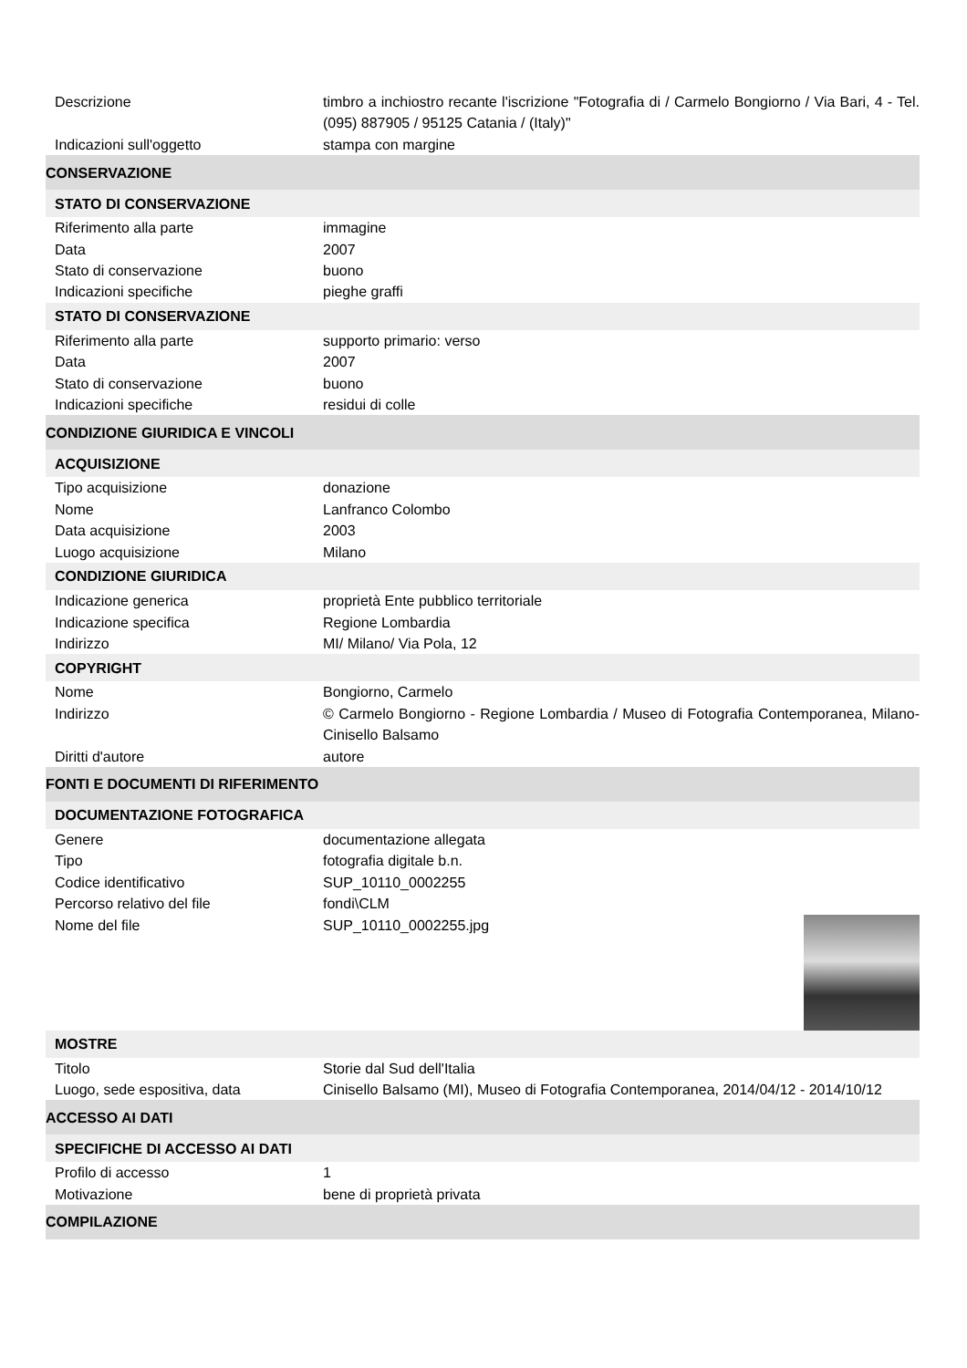| Descrizione | timbro a inchiostro recante l'iscrizione "Fotografia di / Carmelo Bongiorno / Via Bari, 4 - Tel. (095) 887905 / 95125 Catania / (Italy)" |
| Indicazioni sull'oggetto | stampa con margine |
| CONSERVAZIONE | |
| STATO DI CONSERVAZIONE | |
| Riferimento alla parte | immagine |
| Data | 2007 |
| Stato di conservazione | buono |
| Indicazioni specifiche | pieghe graffi |
| STATO DI CONSERVAZIONE | |
| Riferimento alla parte | supporto primario: verso |
| Data | 2007 |
| Stato di conservazione | buono |
| Indicazioni specifiche | residui di colle |
| CONDIZIONE GIURIDICA E VINCOLI | |
| ACQUISIZIONE | |
| Tipo acquisizione | donazione |
| Nome | Lanfranco Colombo |
| Data acquisizione | 2003 |
| Luogo acquisizione | Milano |
| CONDIZIONE GIURIDICA | |
| Indicazione generica | proprietà Ente pubblico territoriale |
| Indicazione specifica | Regione Lombardia |
| Indirizzo | MI/ Milano/ Via Pola, 12 |
| COPYRIGHT | |
| Nome | Bongiorno, Carmelo |
| Indirizzo | © Carmelo Bongiorno - Regione Lombardia / Museo di Fotografia Contemporanea, Milano-Cinisello Balsamo |
| Diritti d'autore | autore |
| FONTI E DOCUMENTI DI RIFERIMENTO | |
| DOCUMENTAZIONE FOTOGRAFICA | |
| Genere | documentazione allegata |
| Tipo | fotografia digitale b.n. |
| Codice identificativo | SUP_10110_0002255 |
| Percorso relativo del file | fondi\CLM |
| Nome del file | SUP_10110_0002255.jpg |
| MOSTRE | |
| Titolo | Storie dal Sud dell'Italia |
| Luogo, sede espositiva, data | Cinisello Balsamo (MI), Museo di Fotografia Contemporanea, 2014/04/12 - 2014/10/12 |
| ACCESSO AI DATI | |
| SPECIFICHE DI ACCESSO AI DATI | |
| Profilo di accesso | 1 |
| Motivazione | bene di proprietà privata |
| COMPILAZIONE | |